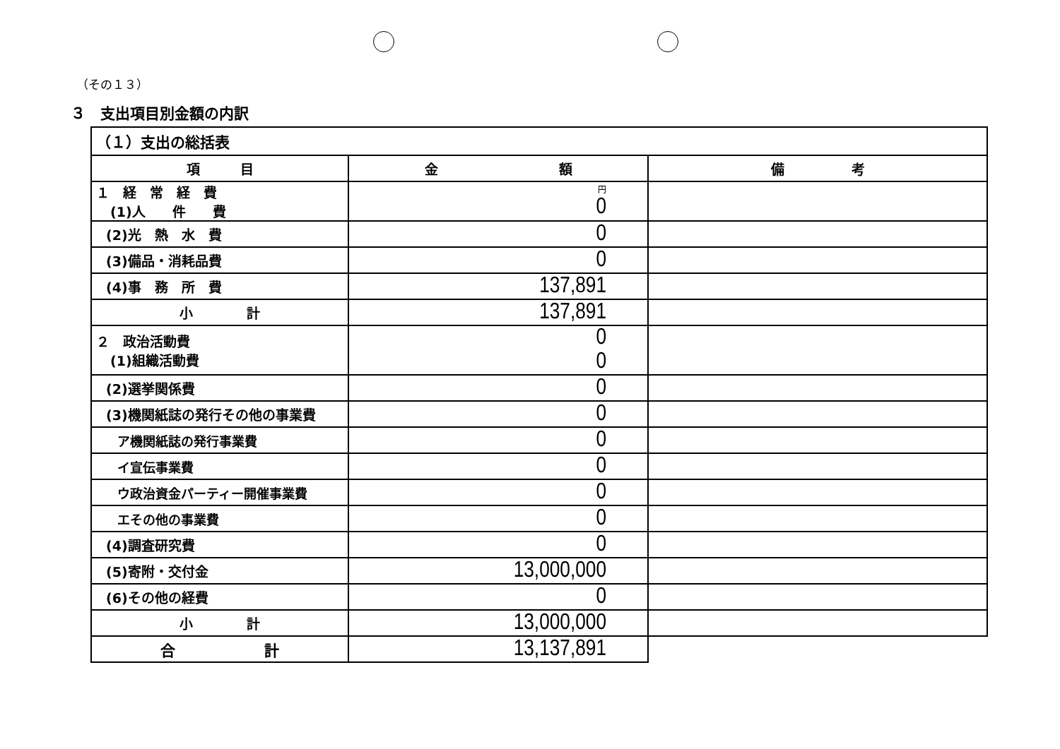（その１３）
３　支出項目別金額の内訳
| （１）支出の総括表 | | |
| 項 目 | 金 額 | 備 考 |
| １ 経 常 経 費 (1)人 件 費 | 円 0 | |
| (2)光 熱 水 費 | 0 | |
| (3)備品・消耗品費 | 0 | |
| (4)事 務 所 費 | 137,891 | |
| 小 計 | 137,891 | |
| ２ 政治活動費 (1)組織活動費 | 0 0 | |
| (2)選挙関係費 | 0 | |
| (3)機関紙誌の発行その他の事業費 | 0 | |
| ア機関紙誌の発行事業費 | 0 | |
| イ宣伝事業費 | 0 | |
| ウ政治資金パーティー開催事業費 | 0 | |
| エその他の事業費 | 0 | |
| (4)調査研究費 | 0 | |
| (5)寄附・交付金 | 13,000,000 | |
| (6)その他の経費 | 0 | |
| 小 計 | 13,000,000 | |
| 合 計 | 13,137,891 | |